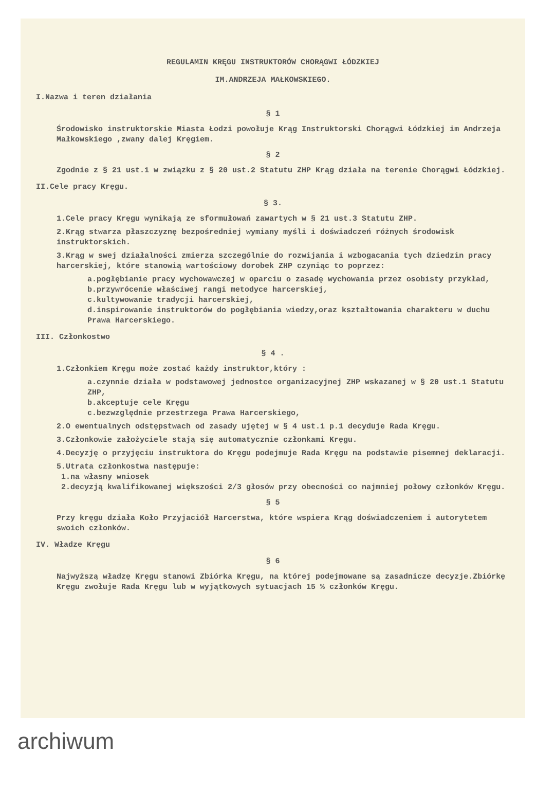REGULAMIN KRĘGU INSTRUKTORÓW CHORĄGWI ŁÓDZKIEJ
IM.ANDRZEJA MAŁKOWSKIEGO.
I.Nazwa i teren działania
§ 1
Środowisko instruktorskie Miasta Łodzi powołuje Krąg Instruktorski Chorągwi Łódzkiej im Andrzeja Małkowskiego ,zwany dalej Kręgiem.
§ 2
Zgodnie z § 21 ust.1 w związku z § 20 ust.2 Statutu ZHP Krąg działa na terenie Chorągwi Łódzkiej.
II.Cele pracy Kręgu.
§ 3.
1.Cele pracy Kręgu wynikają ze sformułowań zawartych w § 21 ust.3 Statutu ZHP.
2.Krąg stwarza płaszczyznę bezpośredniej wymiany myśli i doświadczeń różnych środowisk instruktorskich.
3.Krąg w swej działalności zmierza szczególnie do rozwijania i wzbogacania tych dziedzin pracy harcerskiej, które stanowią wartościowy dorobek ZHP czyniąc to poprzez:
a.pogłębianie pracy wychowawczej w oparciu o zasadę wychowania przez osobisty przykład,
b.przywrócenie właściwej rangi metodyce harcerskiej,
c.kultywowanie tradycji harcerskiej,
d.inspirowanie instruktorów do pogłębiania wiedzy,oraz kształtowania charakteru w duchu Prawa Harcerskiego.
III. Członkostwo
§ 4 .
1.Członkiem Kręgu może zostać każdy instruktor,który :
a.czynnie działa w podstawowej jednostce organizacyjnej ZHP wskazanej w § 20 ust.1 Statutu ZHP,
b.akceptuje cele Kręgu
c.bezwzględnie przestrzega Prawa Harcerskiego,
2.O ewentualnych odstępstwach od zasady ujętej w § 4 ust.1 p.1 decyduje Rada Kręgu.
3.Członkowie założyciele stają się automatycznie członkami Kręgu.
4.Decyzję o przyjęciu instruktora do Kręgu podejmuje Rada Kręgu na podstawie pisemnej deklaracji.
5.Utrata członkostwa następuje:
1.na własny wniosek
2.decyzją kwalifikowanej większości 2/3 głosów przy obecności co najmniej połowy członków Kręgu.
§ 5
Przy kręgu działa Koło Przyjaciół Harcerstwa, które wspiera Krąg doświadczeniem i autorytetem swoich członków.
IV. Władze Kręgu
§ 6
Najwyższą władzę Kręgu stanowi Zbiórka Kręgu, na której podejmowane są zasadnicze decyzje.Zbiórkę Kręgu zwołuje Rada Kręgu lub w wyjątkowych sytuacjach 15 % członków Kręgu.
archiwum